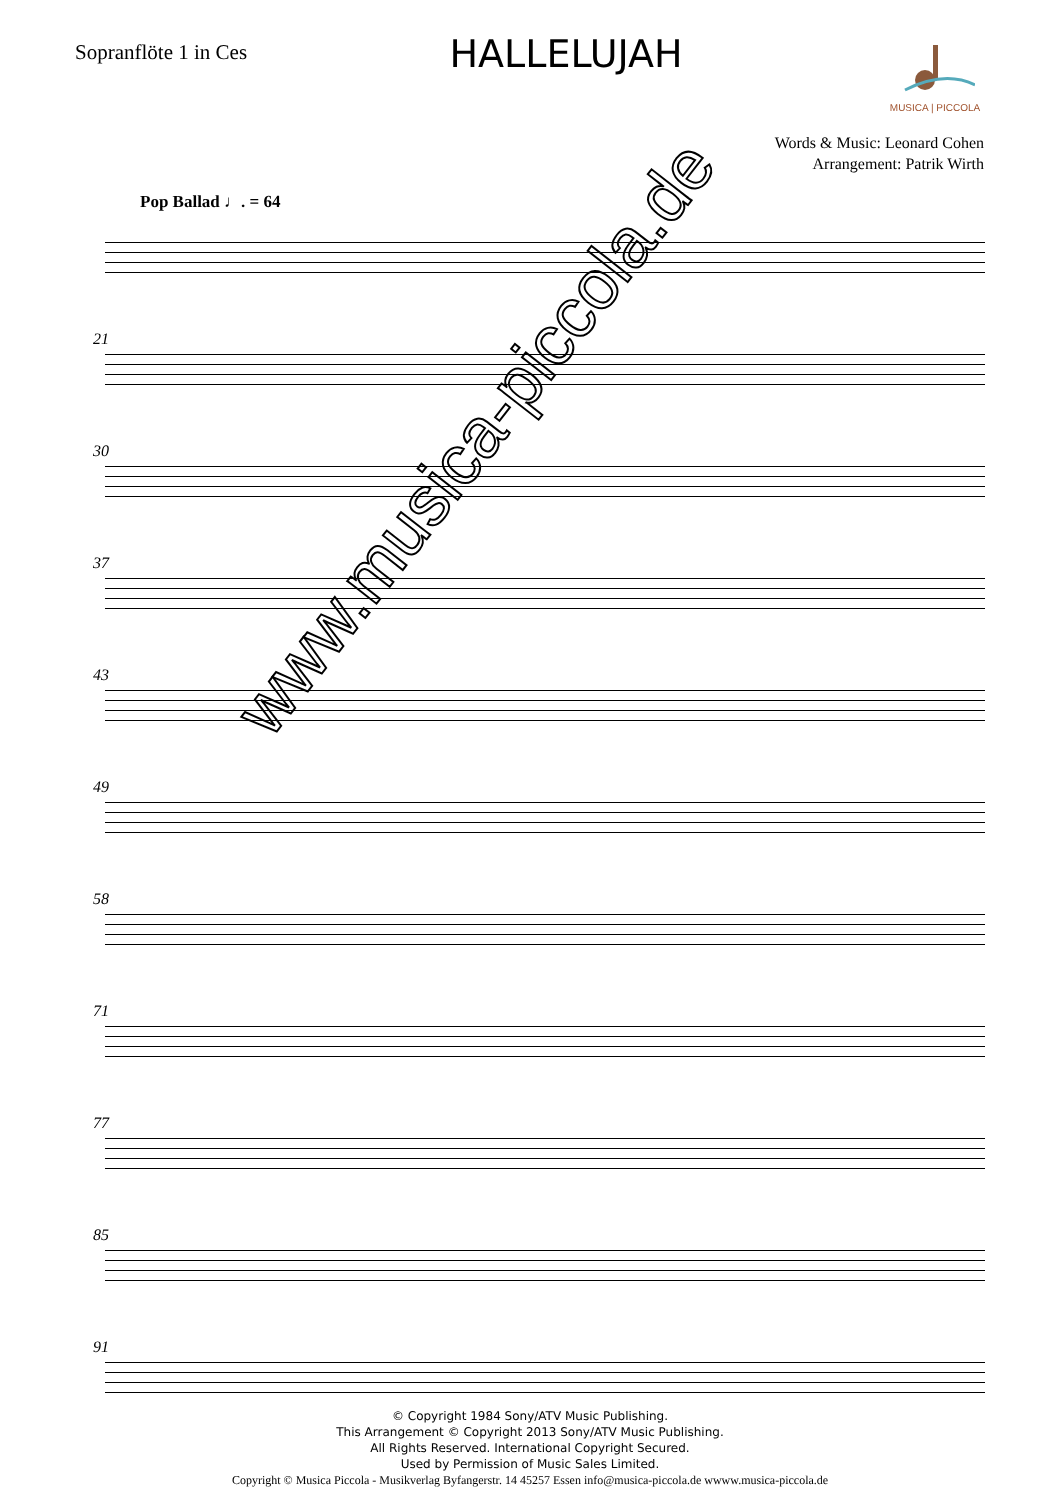Sopranflöte 1 in Ces
HALLELUJAH
MUSICA | PICCOLA
Words & Music: Leonard Cohen
Arrangement: Patrik Wirth
Pop Ballad ♩. = 64
21
30
37
43
49
58
71
77
85
91
www.musica-piccola.de
© Copyright 1984 Sony/ATV Music Publishing.
This Arrangement © Copyright 2013 Sony/ATV Music Publishing.
All Rights Reserved. International Copyright Secured.
Used by Permission of Music Sales Limited.
Copyright © Musica Piccola - Musikverlag Byfangerstr. 14 45257 Essen info@musica-piccola.de wwww.musica-piccola.de